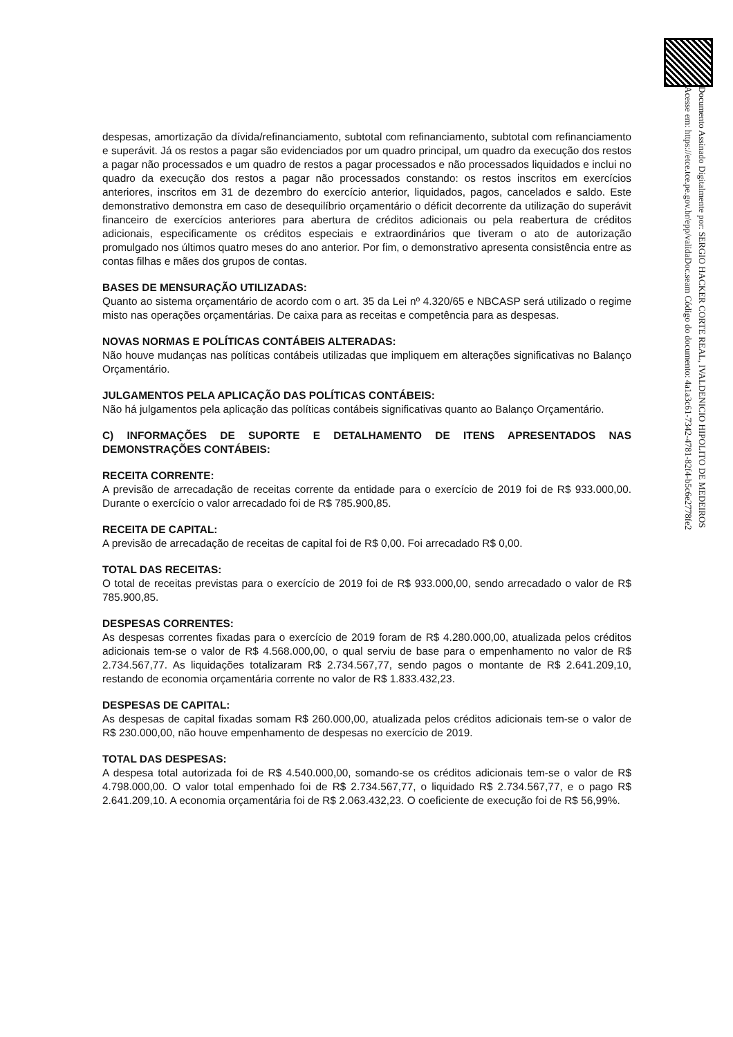Documento Assinado Digitalmente por: SERGIO HACKER CORTE REAL, IVALDENICIO HIPOLITO DE MEDEIROS
Acesse em: https://etce.tce.pe.gov.br/epp/validaDoc.seam Código do documento: 4a1a3c61-7342-4781-82f4-b5c6e2778fe2
despesas, amortização da dívida/refinanciamento, subtotal com refinanciamento, subtotal com refinanciamento e superávit. Já os restos a pagar são evidenciados por um quadro principal, um quadro da execução dos restos a pagar não processados e um quadro de restos a pagar processados e não processados liquidados e inclui no quadro da execução dos restos a pagar não processados constando: os restos inscritos em exercícios anteriores, inscritos em 31 de dezembro do exercício anterior, liquidados, pagos, cancelados e saldo. Este demonstrativo demonstra em caso de desequilíbrio orçamentário o déficit decorrente da utilização do superávit financeiro de exercícios anteriores para abertura de créditos adicionais ou pela reabertura de créditos adicionais, especificamente os créditos especiais e extraordinários que tiveram o ato de autorização promulgado nos últimos quatro meses do ano anterior. Por fim, o demonstrativo apresenta consistência entre as contas filhas e mães dos grupos de contas.
BASES DE MENSURAÇÃO UTILIZADAS:
Quanto ao sistema orçamentário de acordo com o art. 35 da Lei nº 4.320/65 e NBCASP será utilizado o regime misto nas operações orçamentárias. De caixa para as receitas e competência para as despesas.
NOVAS NORMAS E POLÍTICAS CONTÁBEIS ALTERADAS:
Não houve mudanças nas políticas contábeis utilizadas que impliquem em alterações significativas no Balanço Orçamentário.
JULGAMENTOS PELA APLICAÇÃO DAS POLÍTICAS CONTÁBEIS:
Não há julgamentos pela aplicação das políticas contábeis significativas quanto ao Balanço Orçamentário.
C) INFORMAÇÕES DE SUPORTE E DETALHAMENTO DE ITENS APRESENTADOS NAS DEMONSTRAÇÕES CONTÁBEIS:
RECEITA CORRENTE:
A previsão de arrecadação de receitas corrente da entidade para o exercício de 2019 foi de R$ 933.000,00. Durante o exercício o valor arrecadado foi de R$ 785.900,85.
RECEITA DE CAPITAL:
A previsão de arrecadação de receitas de capital foi de R$ 0,00. Foi arrecadado R$ 0,00.
TOTAL DAS RECEITAS:
O total de receitas previstas para o exercício de 2019 foi de R$ 933.000,00, sendo arrecadado o valor de R$ 785.900,85.
DESPESAS CORRENTES:
As despesas correntes fixadas para o exercício de 2019 foram de R$ 4.280.000,00, atualizada pelos créditos adicionais tem-se o valor de R$ 4.568.000,00, o qual serviu de base para o empenhamento no valor de R$ 2.734.567,77. As liquidações totalizaram R$ 2.734.567,77, sendo pagos o montante de R$ 2.641.209,10, restando de economia orçamentária corrente no valor de R$ 1.833.432,23.
DESPESAS DE CAPITAL:
As despesas de capital fixadas somam R$ 260.000,00, atualizada pelos créditos adicionais tem-se o valor de R$ 230.000,00, não houve empenhamento de despesas no exercício de 2019.
TOTAL DAS DESPESAS:
A despesa total autorizada foi de R$ 4.540.000,00, somando-se os créditos adicionais tem-se o valor de R$ 4.798.000,00. O valor total empenhado foi de R$ 2.734.567,77, o liquidado R$ 2.734.567,77, e o pago R$ 2.641.209,10. A economia orçamentária foi de R$ 2.063.432,23. O coeficiente de execução foi de R$ 56,99%.